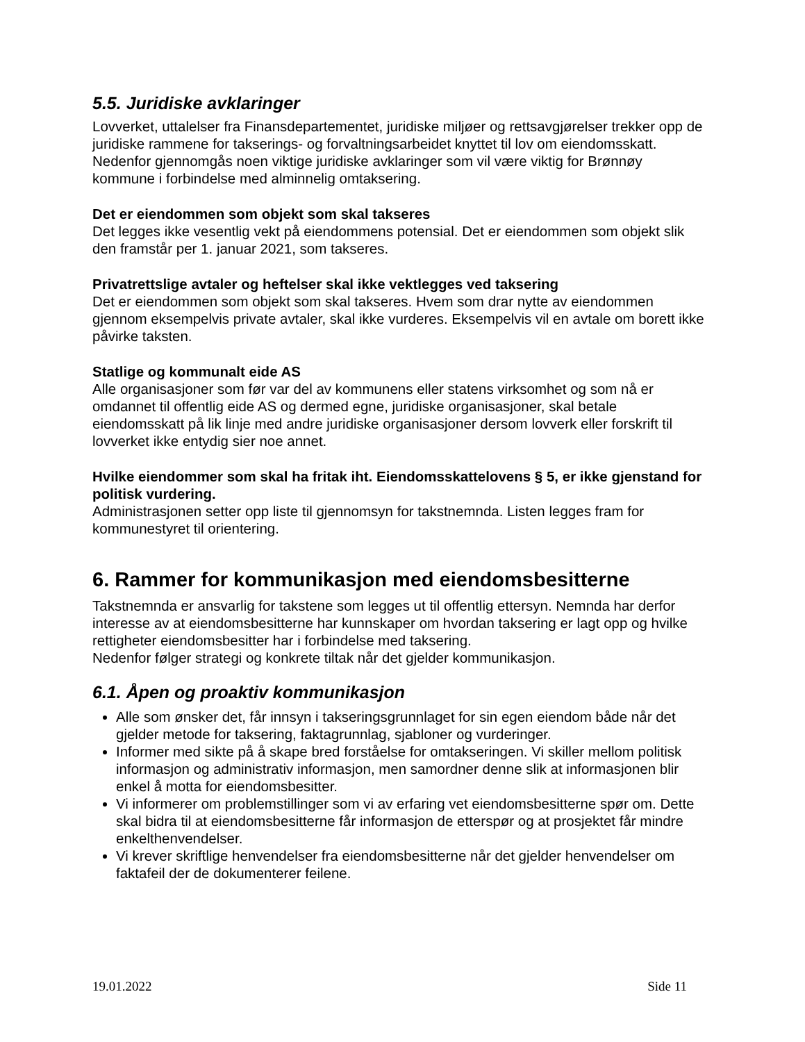5.5. Juridiske avklaringer
Lovverket, uttalelser fra Finansdepartementet, juridiske miljøer og rettsavgjørelser trekker opp de juridiske rammene for takserings- og forvaltningsarbeidet knyttet til lov om eiendomsskatt. Nedenfor gjennomgås noen viktige juridiske avklaringer som vil være viktig for Brønnøy kommune i forbindelse med alminnelig omtaksering.
Det er eiendommen som objekt som skal takseres
Det legges ikke vesentlig vekt på eiendommens potensial. Det er eiendommen som objekt slik den framstår per 1. januar 2021, som takseres.
Privatrettslige avtaler og heftelser skal ikke vektlegges ved taksering
Det er eiendommen som objekt som skal takseres. Hvem som drar nytte av eiendommen gjennom eksempelvis private avtaler, skal ikke vurderes. Eksempelvis vil en avtale om borett ikke påvirke taksten.
Statlige og kommunalt eide AS
Alle organisasjoner som før var del av kommunens eller statens virksomhet og som nå er omdannet til offentlig eide AS og dermed egne, juridiske organisasjoner, skal betale eiendomsskatt på lik linje med andre juridiske organisasjoner dersom lovverk eller forskrift til lovverket ikke entydig sier noe annet.
Hvilke eiendommer som skal ha fritak iht. Eiendomsskattelovens § 5, er ikke gjenstand for politisk vurdering.
Administrasjonen setter opp liste til gjennomsyn for takstnemnda. Listen legges fram for kommunestyret til orientering.
6. Rammer for kommunikasjon med eiendomsbesitterne
Takstnemnda er ansvarlig for takstene som legges ut til offentlig ettersyn. Nemnda har derfor interesse av at eiendomsbesitterne har kunnskaper om hvordan taksering er lagt opp og hvilke rettigheter eiendomsbesitter har i forbindelse med taksering.
Nedenfor følger strategi og konkrete tiltak når det gjelder kommunikasjon.
6.1. Åpen og proaktiv kommunikasjon
Alle som ønsker det, får innsyn i takseringsgrunnlaget for sin egen eiendom både når det gjelder metode for taksering, faktagrunnlag, sjabloner og vurderinger.
Informer med sikte på å skape bred forståelse for omtakseringen. Vi skiller mellom politisk informasjon og administrativ informasjon, men samordner denne slik at informasjonen blir enkel å motta for eiendomsbesitter.
Vi informerer om problemstillinger som vi av erfaring vet eiendomsbesitterne spør om. Dette skal bidra til at eiendomsbesitterne får informasjon de etterspør og at prosjektet får mindre enkelthenvendelser.
Vi krever skriftlige henvendelser fra eiendomsbesitterne når det gjelder henvendelser om faktafeil der de dokumenterer feilene.
19.01.2022 Side 11